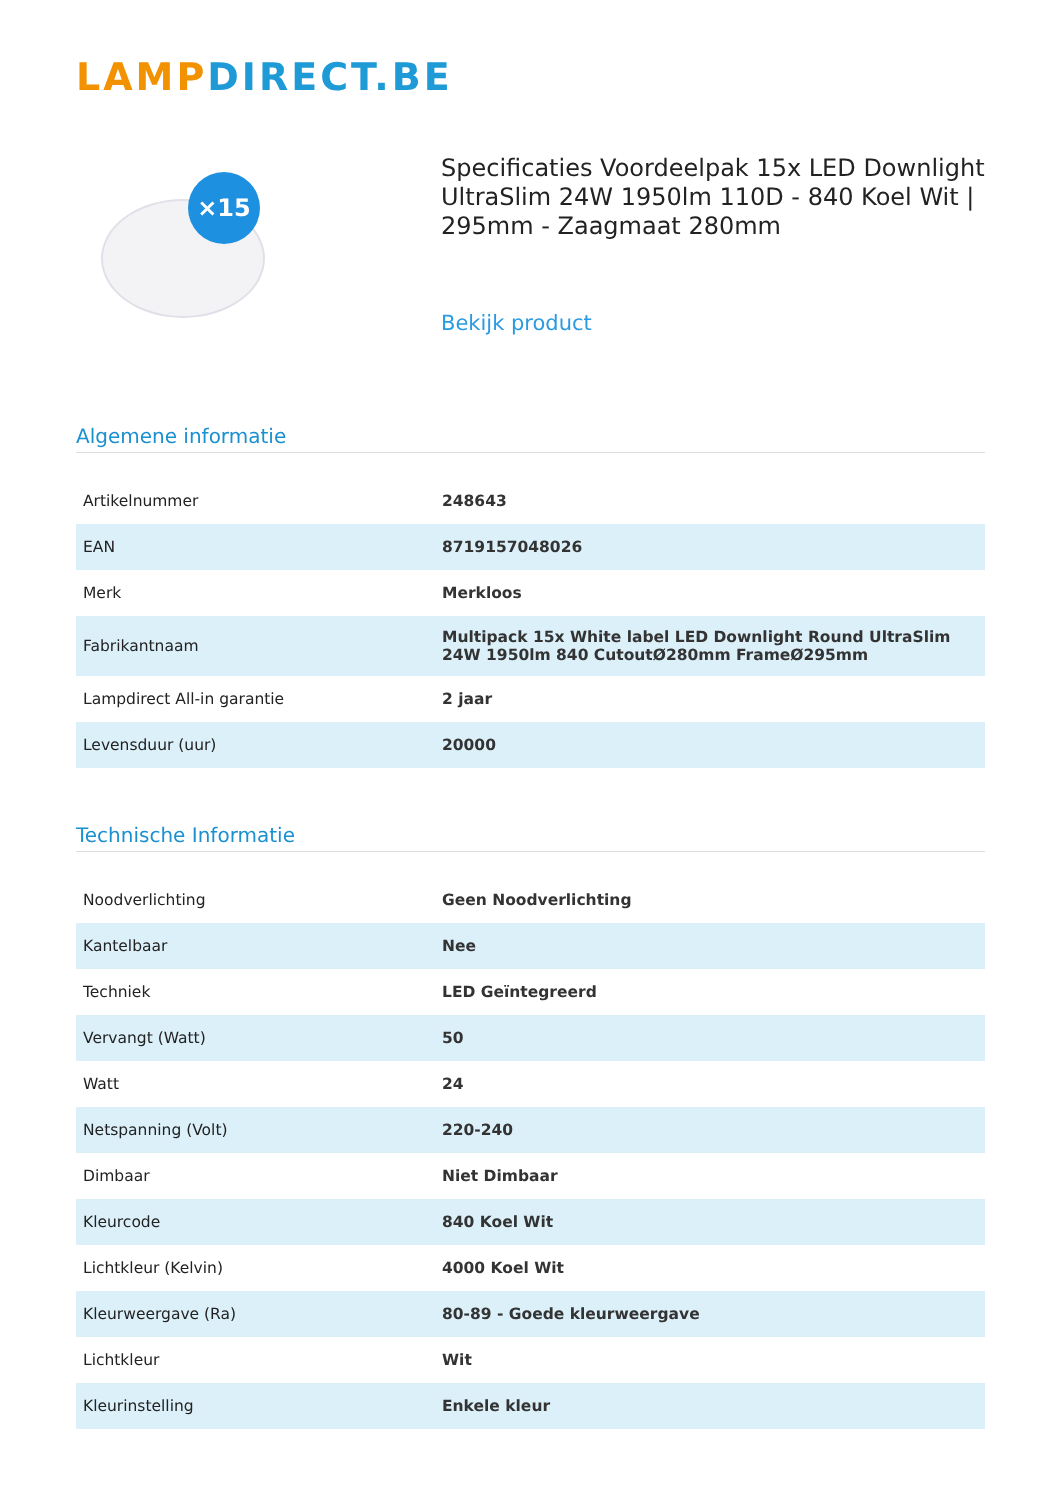LAMP DIRECT.BE
×15
Specificaties Voordeelpak 15x LED Downlight UltraSlim 24W 1950lm 110D - 840 Koel Wit | 295mm - Zaagmaat 280mm
Bekijk product
Algemene informatie
| Artikelnummer | 248643 |
| EAN | 8719157048026 |
| Merk | Merkloos |
| Fabrikantnaam | Multipack 15x White label LED Downlight Round UltraSlim 24W 1950lm 840 CutoutØ280mm FrameØ295mm |
| Lampdirect All-in garantie | 2 jaar |
| Levensduur (uur) | 20000 |
Technische Informatie
| Noodverlichting | Geen Noodverlichting |
| Kantelbaar | Nee |
| Techniek | LED Geïntegreerd |
| Vervangt (Watt) | 50 |
| Watt | 24 |
| Netspanning (Volt) | 220-240 |
| Dimbaar | Niet Dimbaar |
| Kleurcode | 840 Koel Wit |
| Lichtkleur (Kelvin) | 4000 Koel Wit |
| Kleurweergave (Ra) | 80-89 - Goede kleurweergave |
| Lichtkleur | Wit |
| Kleurinstelling | Enkele kleur |